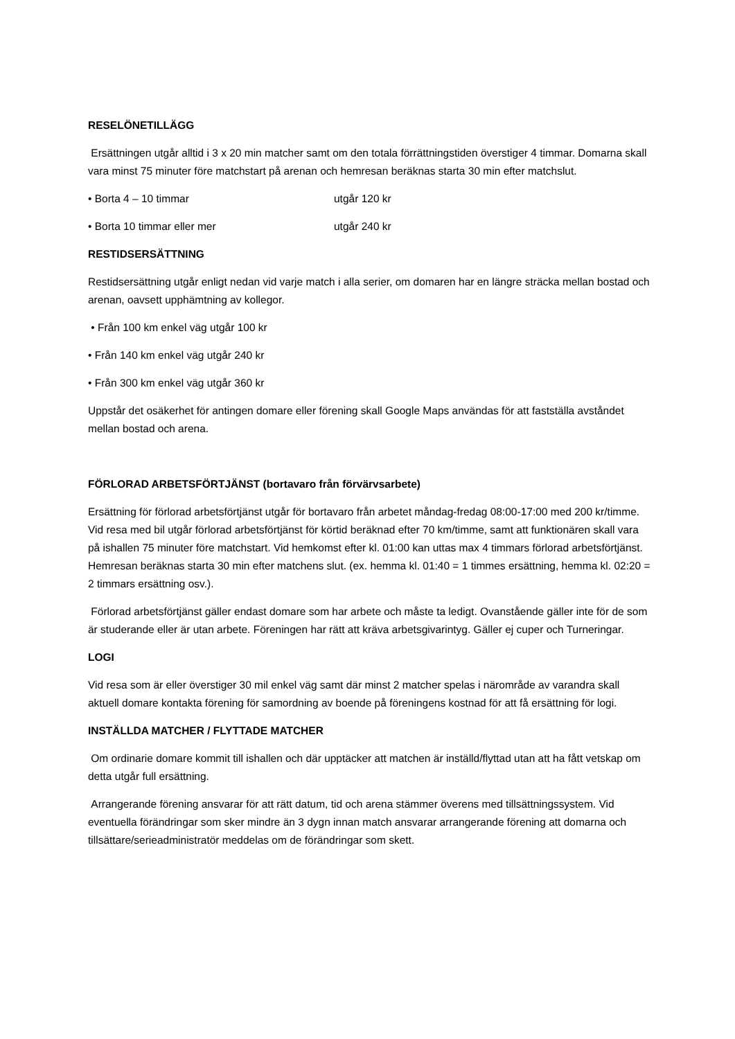RESELÖNETILLÄGG
Ersättningen utgår alltid i 3 x 20 min matcher samt om den totala förrättningstiden överstiger 4 timmar. Domarna skall vara minst 75 minuter före matchstart på arenan och hemresan beräknas starta 30 min efter matchslut.
• Borta 4 – 10 timmar utgår 120 kr
• Borta 10 timmar eller mer utgår 240 kr
RESTIDSERSÄTTNING
Restidsersättning utgår enligt nedan vid varje match i alla serier, om domaren har en längre sträcka mellan bostad och arenan, oavsett upphämtning av kollegor.
• Från 100 km enkel väg utgår 100 kr
• Från 140 km enkel väg utgår 240 kr
• Från 300 km enkel väg utgår 360 kr
Uppstår det osäkerhet för antingen domare eller förening skall Google Maps användas för att fastställa avståndet mellan bostad och arena.
FÖRLORAD ARBETSFÖRTJÄNST (bortavaro från förvärvsarbete)
Ersättning för förlorad arbetsförtjänst utgår för bortavaro från arbetet måndag-fredag 08:00-17:00 med 200 kr/timme. Vid resa med bil utgår förlorad arbetsförtjänst för körtid beräknad efter 70 km/timme, samt att funktionären skall vara på ishallen 75 minuter före matchstart. Vid hemkomst efter kl. 01:00 kan uttas max 4 timmars förlorad arbetsförtjänst. Hemresan beräknas starta 30 min efter matchens slut. (ex. hemma kl. 01:40 = 1 timmes ersättning, hemma kl. 02:20 = 2 timmars ersättning osv.).
Förlorad arbetsförtjänst gäller endast domare som har arbete och måste ta ledigt. Ovanstående gäller inte för de som är studerande eller är utan arbete. Föreningen har rätt att kräva arbetsgivarintyg. Gäller ej cuper och Turneringar.
LOGI
Vid resa som är eller överstiger 30 mil enkel väg samt där minst 2 matcher spelas i närområde av varandra skall aktuell domare kontakta förening för samordning av boende på föreningens kostnad för att få ersättning för logi.
INSTÄLLDA MATCHER / FLYTTADE MATCHER
Om ordinarie domare kommit till ishallen och där upptäcker att matchen är inställd/flyttad utan att ha fått vetskap om detta utgår full ersättning.
Arrangerande förening ansvarar för att rätt datum, tid och arena stämmer överens med tillsättningssystem. Vid eventuella förändringar som sker mindre än 3 dygn innan match ansvarar arrangerande förening att domarna och tillsättare/serieadministratör meddelas om de förändringar som skett.